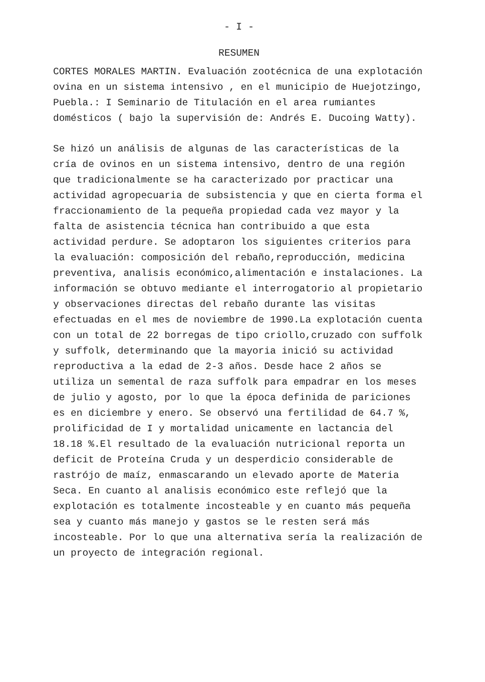- I -
RESUMEN
CORTES MORALES MARTIN. Evaluación zootécnica de una explotación ovina en un sistema intensivo , en el municipio de Huejotzingo, Puebla.: I Seminario de Titulación en el area rumiantes domésticos ( bajo la supervisión de: Andrés E. Ducoing Watty).
Se hizó un análisis de algunas de las características de la cría de ovinos en un sistema intensivo, dentro de una región que tradicionalmente se ha caracterizado por practicar una actividad agropecuaria de subsistencia y que en cierta forma el fraccionamiento de la pequeña propiedad cada vez mayor y la falta de asistencia técnica han contribuido a que esta actividad perdure. Se adoptaron los siguientes criterios para la evaluación: composición del rebaño,reproducción, medicina preventiva, analisis económico,alimentación e instalaciones. La información se obtuvo mediante el interrogatorio al propietario y observaciones directas del rebaño durante las visitas efectuadas en el mes de noviembre de 1990.La explotación cuenta con un total de 22 borregas de tipo criollo,cruzado con suffolk y suffolk, determinando que la mayoria inició su actividad reproductiva a la edad de 2-3 años. Desde hace 2 años se utiliza un semental de raza suffolk para empadrar en los meses de julio y agosto, por lo que la época definida de pariciones es en diciembre y enero. Se observó una fertilidad de 64.7 %, prolificidad de I y mortalidad unicamente en lactancia del 18.18 %.El resultado de la evaluación nutricional reporta un deficit de Proteína Cruda y un desperdicio considerable de rastrójo de maíz, enmascarando un elevado aporte de Materia Seca. En cuanto al analisis económico este reflejó que la explotación es totalmente incosteable y en cuanto más pequeña sea y cuanto más manejo y gastos se le resten será más incosteable. Por lo que una alternativa sería la realización de un proyecto de integración regional.